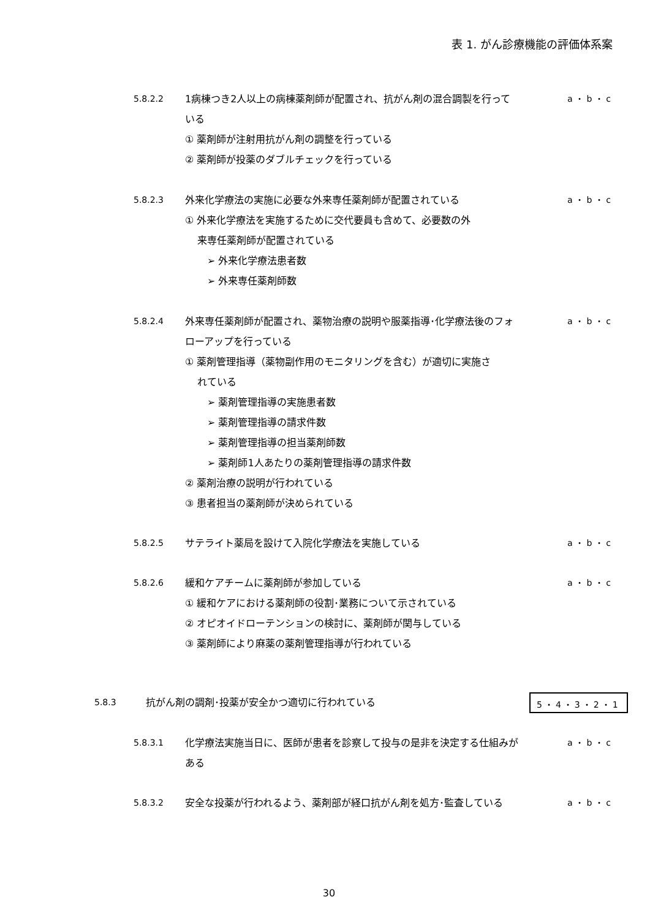表 1. がん診療機能の評価体系案
5.8.2.2 1病棟つき2人以上の病棟薬剤師が配置され、抗がん剤の混合調製を行っている
a ・ b ・ c
① 薬剤師が注射用抗がん剤の調整を行っている
② 薬剤師が投薬のダブルチェックを行っている
5.8.2.3 外来化学療法の実施に必要な外来専任薬剤師が配置されている a ・ b ・ c
① 外来化学療法を実施するために交代要員も含めて、必要数の外
来専任薬剤師が配置されている
➢ 外来化学療法患者数
➢ 外来専任薬剤師数
5.8.2.4 外来専任薬剤師が配置され、薬物治療の説明や服薬指導･化学療法後のフォローアップを行っている
a ・ b ・ c
① 薬剤管理指導（薬物副作用のモニタリングを含む）が適切に実施さ
れている
➢ 薬剤管理指導の実施患者数
➢ 薬剤管理指導の請求件数
➢ 薬剤管理指導の担当薬剤師数
➢ 薬剤師1人あたりの薬剤管理指導の請求件数
② 薬剤治療の説明が行われている
③ 患者担当の薬剤師が決められている
5.8.2.5 サテライト薬局を設けて入院化学療法を実施している a ・ b ・ c
5.8.2.6 緩和ケアチームに薬剤師が参加している a ・ b ・ c
① 緩和ケアにおける薬剤師の役割･業務について示されている
② オピオイドローテンションの検討に、薬剤師が関与している
③ 薬剤師により麻薬の薬剤管理指導が行われている
5.8.3 抗がん剤の調剤･投薬が安全かつ適切に行われている
5・4・3・2・1
5.8.3.1 化学療法実施当日に、医師が患者を診察して投与の是非を決定する仕組みがある
a ・ b ・ c
5.8.3.2 安全な投薬が行われるよう、薬剤部が経口抗がん剤を処方･監査している a ・ b ・ c
30